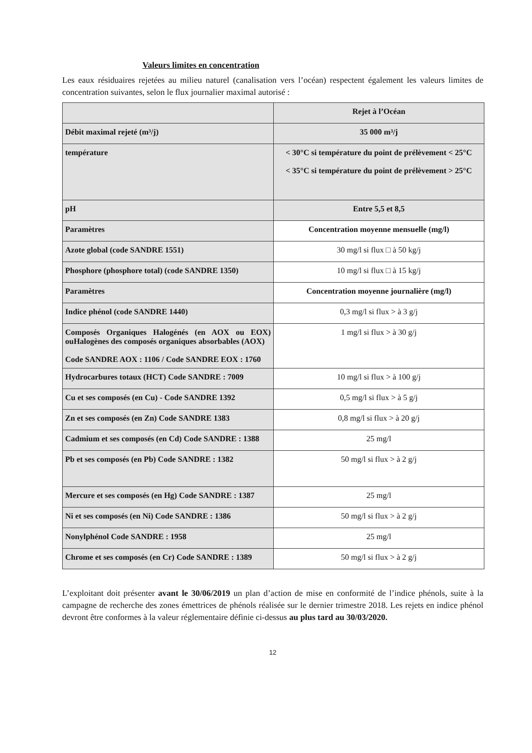Valeurs limites en concentration
Les eaux résiduaires rejetées au milieu naturel (canalisation vers l’océan) respectent également les valeurs limites de concentration suivantes, selon le flux journalier maximal autorisé :
| | Rejet à l’Océan |
| Débit maximal rejeté (m³/j) | 35 000 m³/j |
| température | < 30°C si température du point de prélèvement < 25°C < 35°C si température du point de prélèvement > 25°C |
| pH | Entre 5,5 et 8,5 |
| Paramètres | Concentration moyenne mensuelle (mg/l) |
| Azote global (code SANDRE 1551) | 30 mg/l si flux □ à 50 kg/j |
| Phosphore (phosphore total) (code SANDRE 1350) | 10 mg/l si flux □ à 15 kg/j |
| Paramètres | Concentration moyenne journalière (mg/l) |
| Indice phénol (code SANDRE 1440) | 0,3 mg/l si flux > à 3 g/j |
| Composés Organiques Halogénés (en AOX ou EOX) ouHalogènes des composés organiques absorbables (AOX) Code SANDRE AOX : 1106 / Code SANDRE EOX : 1760 | 1 mg/l si flux > à 30 g/j |
| Hydrocarbures totaux (HCT) Code SANDRE : 7009 | 10 mg/l si flux > à 100 g/j |
| Cu et ses composés (en Cu) - Code SANDRE 1392 | 0,5 mg/l si flux > à 5 g/j |
| Zn et ses composés (en Zn) Code SANDRE 1383 | 0,8 mg/l si flux > à 20 g/j |
| Cadmium et ses composés (en Cd) Code SANDRE : 1388 | 25 mg/l |
| Pb et ses composés (en Pb) Code SANDRE : 1382 | 50 mg/l si flux > à 2 g/j |
| Mercure et ses composés (en Hg) Code SANDRE : 1387 | 25 mg/l |
| Ni et ses composés (en Ni) Code SANDRE : 1386 | 50 mg/l si flux > à 2 g/j |
| Nonylphénol Code SANDRE : 1958 | 25 mg/l |
| Chrome et ses composés (en Cr) Code SANDRE : 1389 | 50 mg/l si flux > à 2 g/j |
L’exploitant doit présenter avant le 30/06/2019 un plan d’action de mise en conformité de l’indice phénols, suite à la campagne de recherche des zones émettrices de phénols réalisée sur le dernier trimestre 2018. Les rejets en indice phénol devront être conformes à la valeur réglementaire définie ci-dessus au plus tard au 30/03/2020.
12